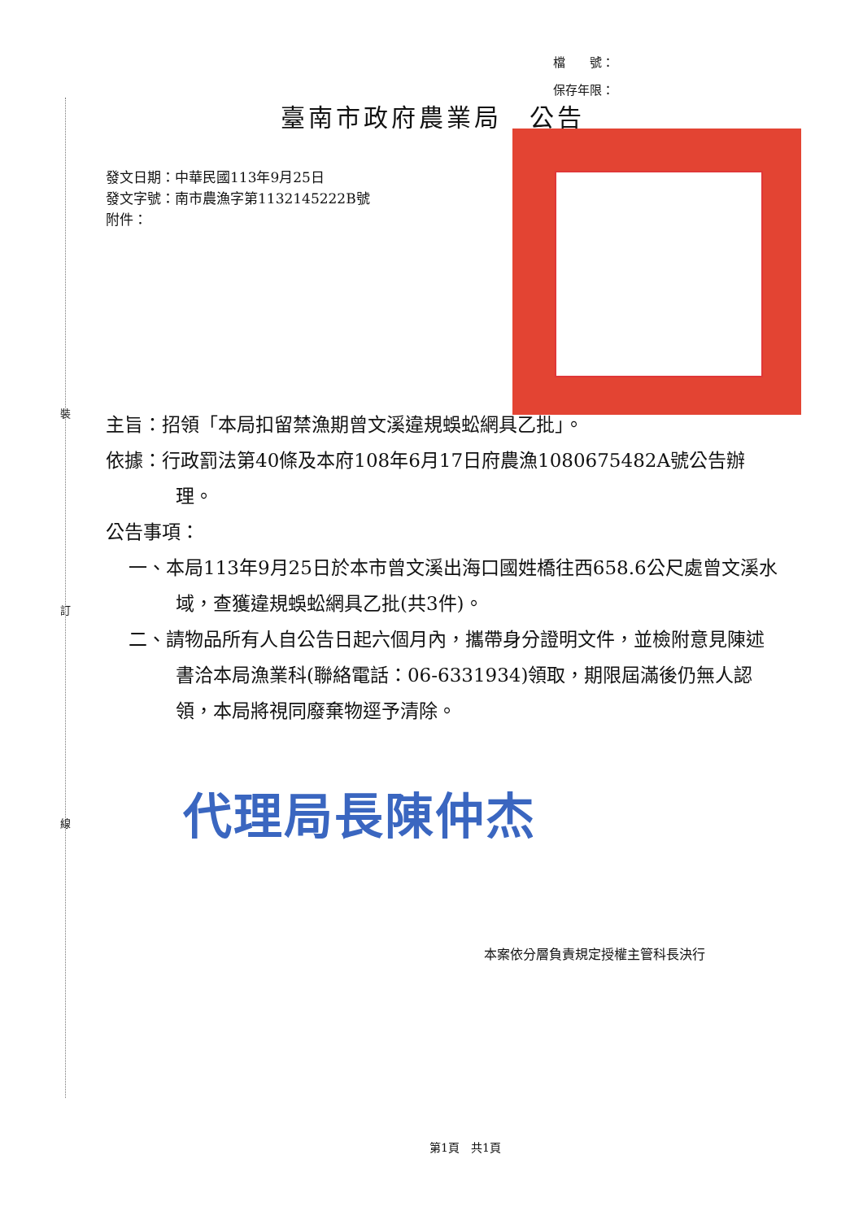裝
訂
線
檔　　號：
保存年限：
臺南市政府農業局　公告
發文日期：中華民國113年9月25日
發文字號：南市農漁字第1132145222B號
附件：
主旨：招領「本局扣留禁漁期曾文溪違規蜈蚣網具乙批」。
依據：行政罰法第40條及本府108年6月17日府農漁1080675482A號公告辦理。
公告事項：
一、本局113年9月25日於本市曾文溪出海口國姓橋往西658.6公尺處曾文溪水域，查獲違規蜈蚣網具乙批(共3件)。
二、請物品所有人自公告日起六個月內，攜帶身分證明文件，並檢附意見陳述書洽本局漁業科(聯絡電話：06-6331934)領取，期限屆滿後仍無人認領，本局將視同廢棄物逕予清除。
代理局長陳仲杰
本案依分層負責規定授權主管科長決行
第1頁　共1頁